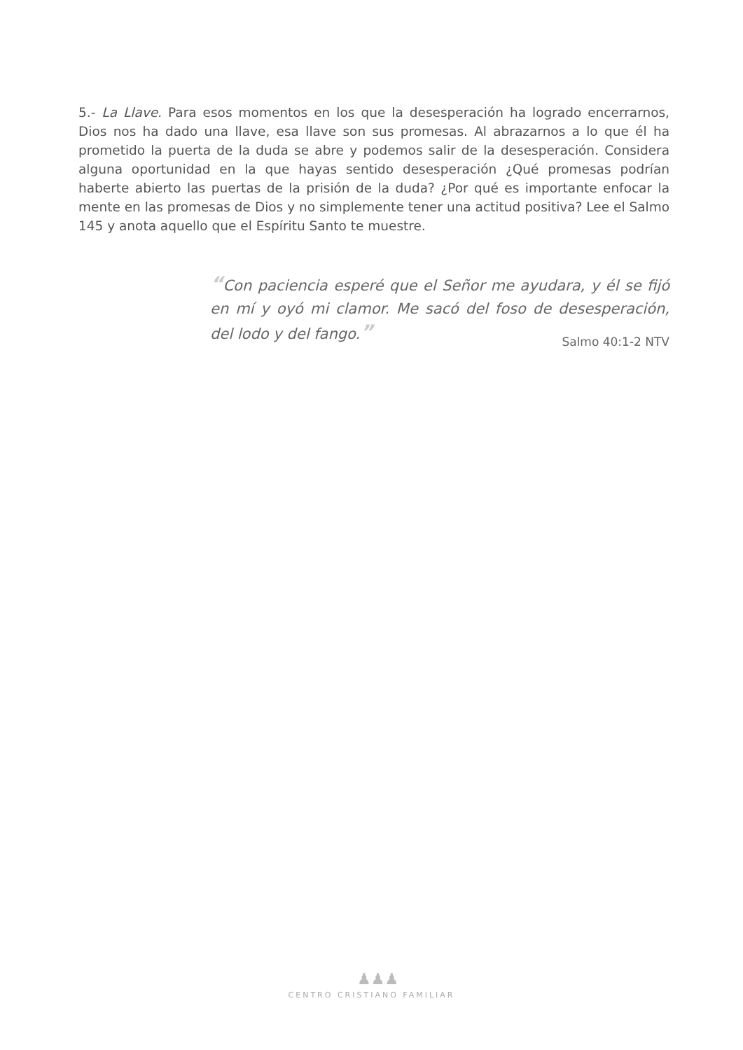5.- La Llave. Para esos momentos en los que la desesperación ha logrado encerrarnos, Dios nos ha dado una llave, esa llave son sus promesas. Al abrazarnos a lo que él ha prometido la puerta de la duda se abre y podemos salir de la desesperación. Considera alguna oportunidad en la que hayas sentido desesperación ¿Qué promesas podrían haberte abierto las puertas de la prisión de la duda? ¿Por qué es importante enfocar la mente en las promesas de Dios y no simplemente tener una actitud positiva? Lee el Salmo 145 y anota aquello que el Espíritu Santo te muestre.
“Con paciencia esperé que el Señor me ayudara, y él se fijó en mí y oyó mi clamor. Me sacó del foso de desesperación, del lodo y del fango.”
Salmo 40:1-2 NTV
♟♟♟
CENTRO CRISTIANO FAMILIAR